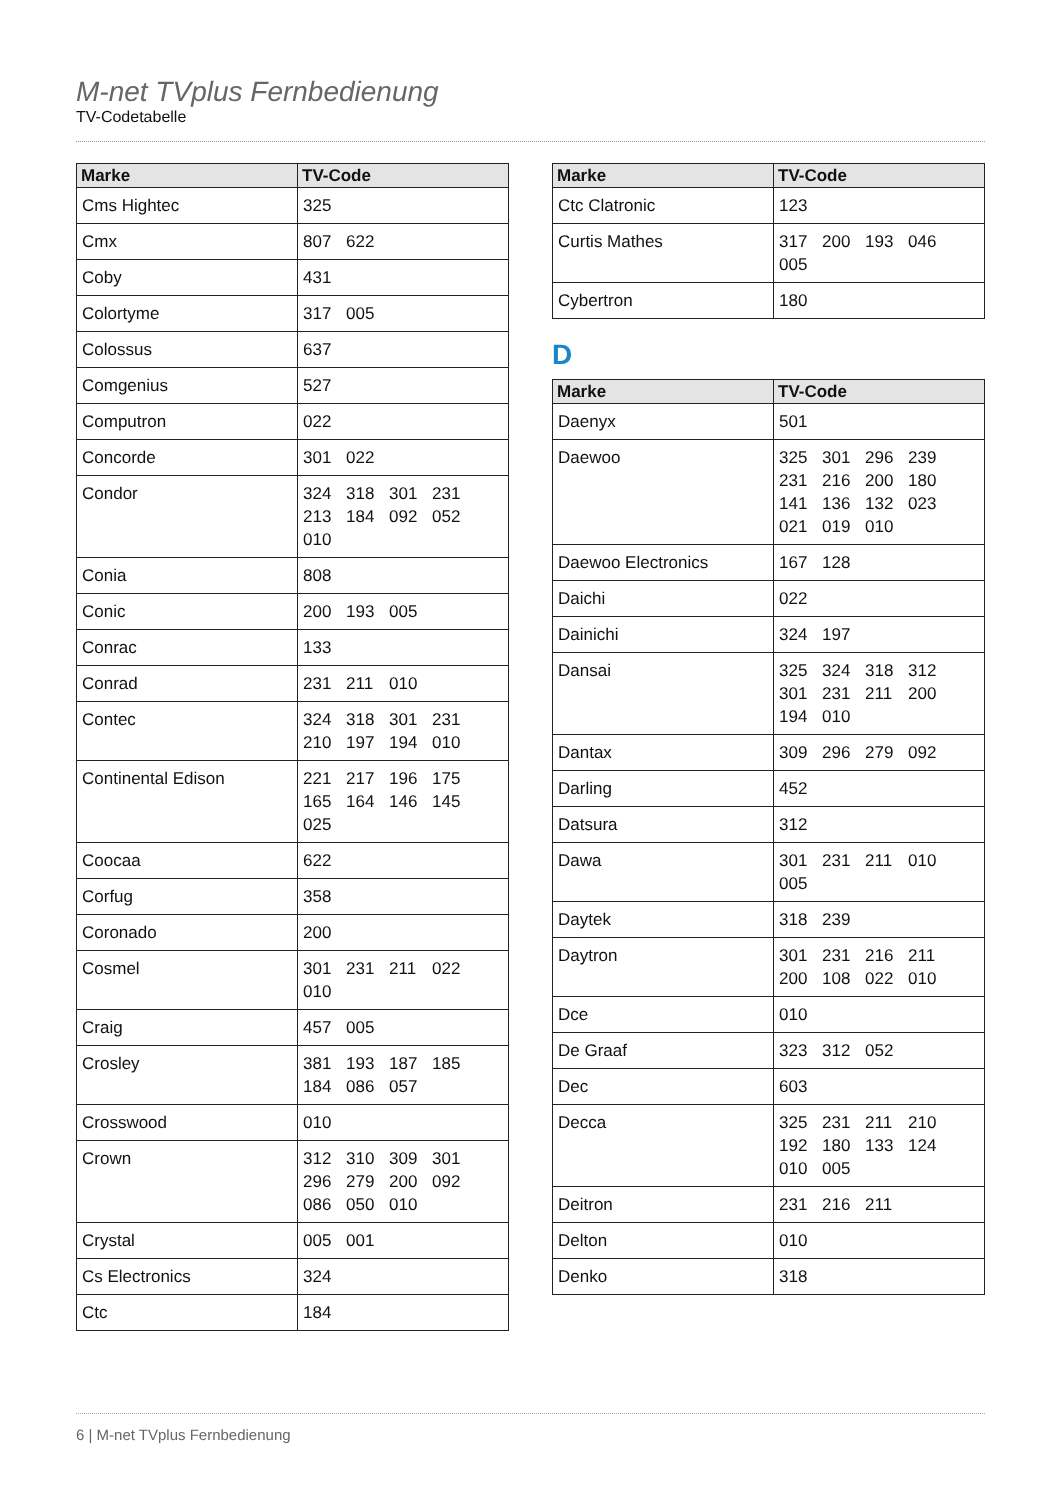M-net TVplus Fernbedienung
TV-Codetabelle
| Marke | TV-Code |
| --- | --- |
| Cms Hightec | 325 |
| Cmx | 807 622 |
| Coby | 431 |
| Colortyme | 317 005 |
| Colossus | 637 |
| Comgenius | 527 |
| Computron | 022 |
| Concorde | 301 022 |
| Condor | 324 318 301 231 213 184 092 052 010 |
| Conia | 808 |
| Conic | 200 193 005 |
| Conrac | 133 |
| Conrad | 231 211 010 |
| Contec | 324 318 301 231 210 197 194 010 |
| Continental Edison | 221 217 196 175 165 164 146 145 025 |
| Coocaa | 622 |
| Corfug | 358 |
| Coronado | 200 |
| Cosmel | 301 231 211 022 010 |
| Craig | 457 005 |
| Crosley | 381 193 187 185 184 086 057 |
| Crosswood | 010 |
| Crown | 312 310 309 301 296 279 200 092 086 050 010 |
| Crystal | 005 001 |
| Cs Electronics | 324 |
| Ctc | 184 |
| Marke | TV-Code |
| --- | --- |
| Ctc Clatronic | 123 |
| Curtis Mathes | 317 200 193 046 005 |
| Cybertron | 180 |
D
| Marke | TV-Code |
| --- | --- |
| Daenyx | 501 |
| Daewoo | 325 301 296 239 231 216 200 180 141 136 132 023 021 019 010 |
| Daewoo Electronics | 167 128 |
| Daichi | 022 |
| Dainichi | 324 197 |
| Dansai | 325 324 318 312 301 231 211 200 194 010 |
| Dantax | 309 296 279 092 |
| Darling | 452 |
| Datsura | 312 |
| Dawa | 301 231 211 010 005 |
| Daytek | 318 239 |
| Daytron | 301 231 216 211 200 108 022 010 |
| Dce | 010 |
| De Graaf | 323 312 052 |
| Dec | 603 |
| Decca | 325 231 211 210 192 180 133 124 010 005 |
| Deitron | 231 216 211 |
| Delton | 010 |
| Denko | 318 |
6 | M-net TVplus Fernbedienung